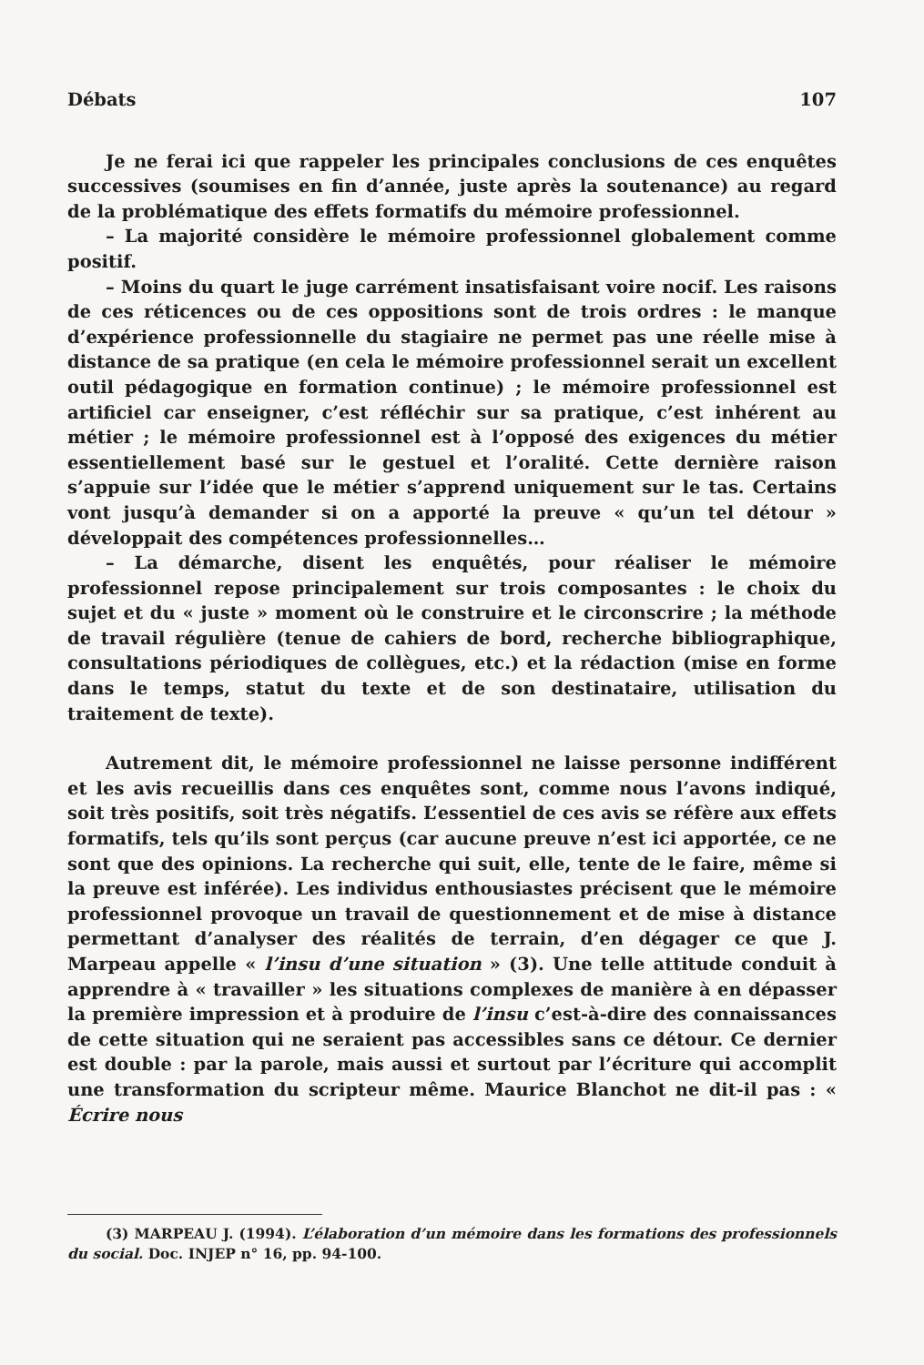Débats 107
Je ne ferai ici que rappeler les principales conclusions de ces enquêtes successives (soumises en fin d’année, juste après la soutenance) au regard de la problématique des effets formatifs du mémoire professionnel.
– La majorité considère le mémoire professionnel globalement comme positif.
– Moins du quart le juge carrément insatisfaisant voire nocif. Les raisons de ces réticences ou de ces oppositions sont de trois ordres : le manque d’expérience professionnelle du stagiaire ne permet pas une réelle mise à distance de sa pratique (en cela le mémoire professionnel serait un excellent outil pédagogique en formation continue) ; le mémoire professionnel est artificiel car enseigner, c’est réfléchir sur sa pratique, c’est inhérent au métier ; le mémoire professionnel est à l’opposé des exigences du métier essentiellement basé sur le gestuel et l’oralité. Cette dernière raison s’appuie sur l’idée que le métier s’apprend uniquement sur le tas. Certains vont jusqu’à demander si on a apporté la preuve « qu’un tel détour » développait des compétences professionnelles…
– La démarche, disent les enquêtés, pour réaliser le mémoire professionnel repose principalement sur trois composantes : le choix du sujet et du « juste » moment où le construire et le circonscrire ; la méthode de travail régulière (tenue de cahiers de bord, recherche bibliographique, consultations périodiques de collègues, etc.) et la rédaction (mise en forme dans le temps, statut du texte et de son destinataire, utilisation du traitement de texte).
Autrement dit, le mémoire professionnel ne laisse personne indifférent et les avis recueillis dans ces enquêtes sont, comme nous l’avons indiqué, soit très positifs, soit très négatifs. L’essentiel de ces avis se réfère aux effets formatifs, tels qu’ils sont perçus (car aucune preuve n’est ici apportée, ce ne sont que des opinions. La recherche qui suit, elle, tente de le faire, même si la preuve est inférée). Les individus enthousiastes précisent que le mémoire professionnel provoque un travail de questionnement et de mise à distance permettant d’analyser des réalités de terrain, d’en dégager ce que J. Marpeau appelle « l’insu d’une situation » (3). Une telle attitude conduit à apprendre à « travailler » les situations complexes de manière à en dépasser la première impression et à produire de l’insu c’est-à-dire des connaissances de cette situation qui ne seraient pas accessibles sans ce détour. Ce dernier est double : par la parole, mais aussi et surtout par l’écriture qui accomplit une transformation du scripteur même. Maurice Blanchot ne dit-il pas : « Écrire nous
(3) MARPEAU J. (1994). L’élaboration d’un mémoire dans les formations des professionnels du social. Doc. INJEP n° 16, pp. 94-100.